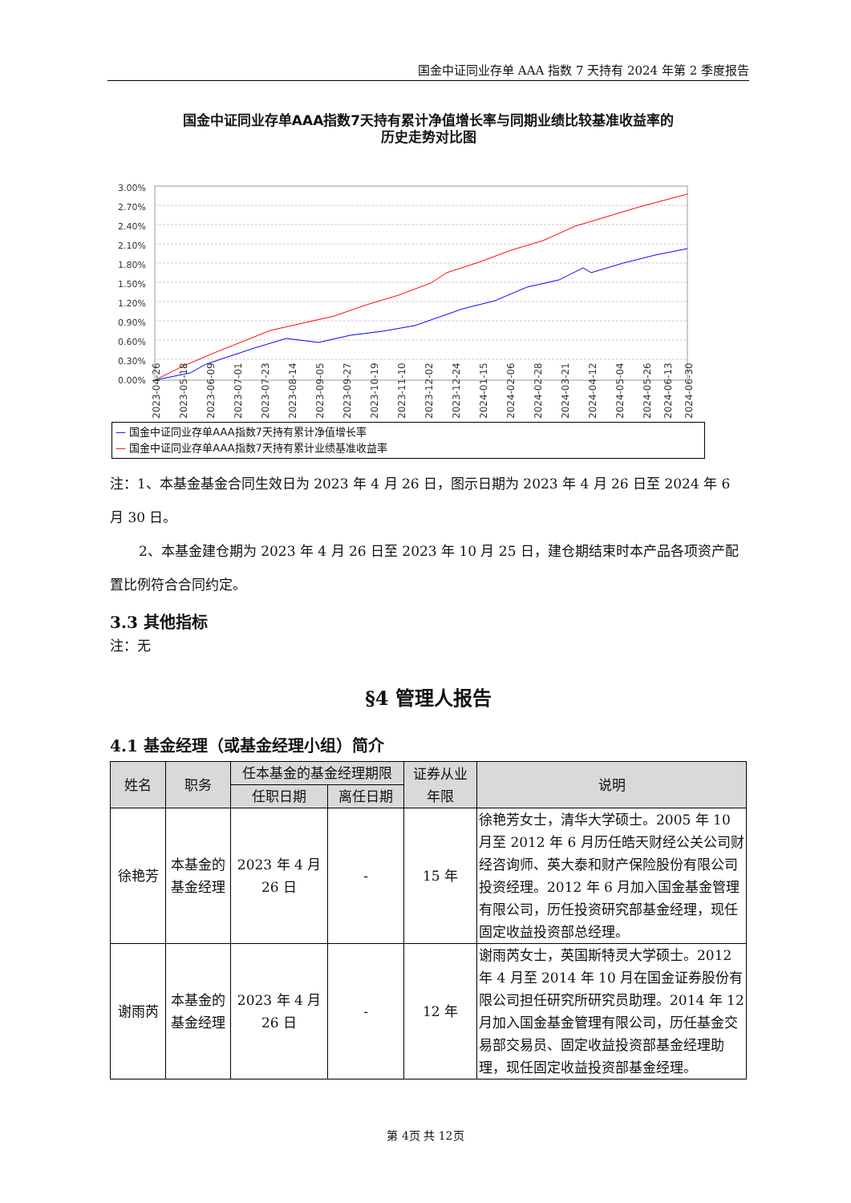国金中证同业存单 AAA 指数 7 天持有 2024 年第 2 季度报告
国金中证同业存单AAA指数7天持有累计净值增长率与同期业绩比较基准收益率的
历史走势对比图
3.00%
2.70%
2.40%
2.10%
1.80%
1.50%
1.20%
0.90%
0.60%
0.30%
0.00%
2023-04-26
2023-05-18
2023-06-09
2023-07-01
2023-07-23
2023-08-14
2023-09-05
2023-09-27
2023-10-19
2023-11-10
2023-12-02
2023-12-24
2024-01-15
2024-02-06
2024-02-28
2024-03-21
2024-04-12
2024-05-04
2024-05-26
2024-06-13
2024-06-30
— 国金中证同业存单AAA指数7天持有累计净值增长率
— 国金中证同业存单AAA指数7天持有累计业绩基准收益率
注：1、本基金基金合同生效日为 2023 年 4 月 26 日，图示日期为 2023 年 4 月 26 日至 2024 年 6 月 30 日。
2、本基金建仓期为 2023 年 4 月 26 日至 2023 年 10 月 25 日，建仓期结束时本产品各项资产配置比例符合合同约定。
3.3 其他指标
注：无
§4 管理人报告
4.1 基金经理（或基金经理小组）简介
| 姓名 | 职务 | 任本基金的基金经理期限 | | 证券从业 年限 | 说明 |
| --- | --- | --- | --- | --- | --- |
| | | 任职日期 | 离任日期 | | |
| 徐艳芳 | 本基金的基金经理 | 2023 年 4 月 26 日 | - | 15 年 | 徐艳芳女士，清华大学硕士。2005 年 10 月至 2012 年 6 月历任皓天财经公关公司财经咨询师、英大泰和财产保险股份有限公司投资经理。2012 年 6 月加入国金基金管理有限公司，历任投资研究部基金经理，现任固定收益投资部总经理。 |
| 谢雨芮 | 本基金的基金经理 | 2023 年 4 月 26 日 | - | 12 年 | 谢雨芮女士，英国斯特灵大学硕士。2012 年 4 月至 2014 年 10 月在国金证券股份有限公司担任研究所研究员助理。2014 年 12 月加入国金基金管理有限公司，历任基金交易部交易员、固定收益投资部基金经理助理，现任固定收益投资部基金经理。 |
第 4页 共 12页